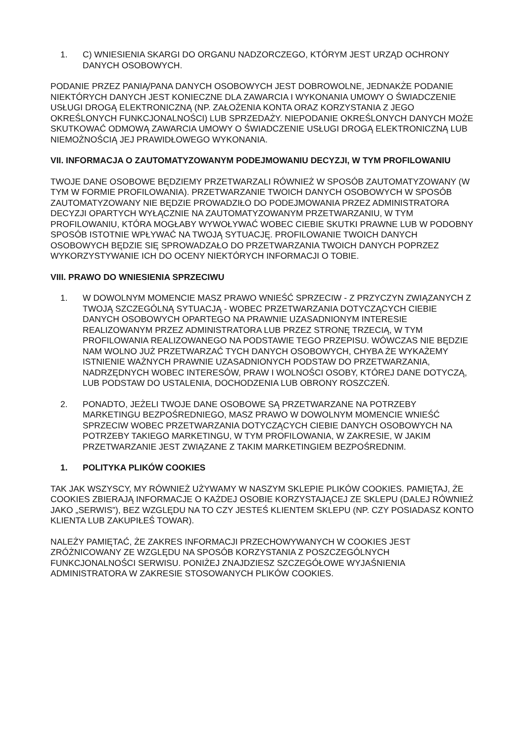1. C) WNIESIENIA SKARGI DO ORGANU NADZORCZEGO, KTÓRYM JEST URZĄD OCHRONY DANYCH OSOBOWYCH.
PODANIE PRZEZ PANIĄ/PANA DANYCH OSOBOWYCH JEST DOBROWOLNE, JEDNAKŻE PODANIE NIEKTÓRYCH DANYCH JEST KONIECZNE DLA ZAWARCIA I WYKONANIA UMOWY O ŚWIADCZENIE USŁUGI DROGĄ ELEKTRONICZNĄ (NP. ZAŁOŻENIA KONTA ORAZ KORZYSTANIA Z JEGO OKREŚLONYCH FUNKCJONALNOŚCI) LUB SPRZEDAŻY. NIEPODANIE OKREŚLONYCH DANYCH MOŻE SKUTKOWAĆ ODMOWĄ ZAWARCIA UMOWY O ŚWIADCZENIE USŁUGI DROGĄ ELEKTRONICZNĄ LUB NIEMOŻNOŚCIĄ JEJ PRAWIDŁOWEGO WYKONANIA.
VII. INFORMACJA O ZAUTOMATYZOWANYM PODEJMOWANIU DECYZJI, W TYM PROFILOWANIU
TWOJE DANE OSOBOWE BĘDZIEMY PRZETWARZALI RÓWNIEŻ W SPOSÓB ZAUTOMATYZOWANY (W TYM W FORMIE PROFILOWANIA). PRZETWARZANIE TWOICH DANYCH OSOBOWYCH W SPOSÓB ZAUTOMATYZOWANY NIE BĘDZIE PROWADZIŁO DO PODEJMOWANIA PRZEZ ADMINISTRATORA DECYZJI OPARTYCH WYŁĄCZNIE NA ZAUTOMATYZOWANYM PRZETWARZANIU, W TYM PROFILOWANIU, KTÓRA MOGŁABY WYWOŁYWAĆ WOBEC CIEBIE SKUTKI PRAWNE LUB W PODOBNY SPOSÓB ISTOTNIE WPŁYWAĆ NA TWOJĄ SYTUACJĘ. PROFILOWANIE TWOICH DANYCH OSOBOWYCH BĘDZIE SIĘ SPROWADZAŁO DO PRZETWARZANIA TWOICH DANYCH POPRZEZ WYKORZYSTYWANIE ICH DO OCENY NIEKTÓRYCH INFORMACJI O TOBIE.
VIII. PRAWO DO WNIESIENIA SPRZECIWU
1. W DOWOLNYM MOMENCIE MASZ PRAWO WNIEŚĆ SPRZECIW - Z PRZYCZYN ZWIĄZANYCH Z TWOJĄ SZCZEGÓLNĄ SYTUACJĄ - WOBEC PRZETWARZANIA DOTYCZĄCYCH CIEBIE DANYCH OSOBOWYCH OPARTEGO NA PRAWNIE UZASADNIONYM INTERESIE REALIZOWANYM PRZEZ ADMINISTRATORA LUB PRZEZ STRONĘ TRZECIĄ, W TYM PROFILOWANIA REALIZOWANEGO NA PODSTAWIE TEGO PRZEPISU. WÓWCZAS NIE BĘDZIE NAM WOLNO JUŻ PRZETWARZAĆ TYCH DANYCH OSOBOWYCH, CHYBA ŻE WYKAŻEMY ISTNIENIE WAŻNYCH PRAWNIE UZASADNIONYCH PODSTAW DO PRZETWARZANIA, NADRZĘDNYCH WOBEC INTERESÓW, PRAW I WOLNOŚCI OSOBY, KTÓREJ DANE DOTYCZĄ, LUB PODSTAW DO USTALENIA, DOCHODZENIA LUB OBRONY ROSZCZEŃ.
2. PONADTO, JEŻELI TWOJE DANE OSOBOWE SĄ PRZETWARZANE NA POTRZEBY MARKETINGU BEZPOŚREDNIEGO, MASZ PRAWO W DOWOLNYM MOMENCIE WNIEŚĆ SPRZECIW WOBEC PRZETWARZANIA DOTYCZĄCYCH CIEBIE DANYCH OSOBOWYCH NA POTRZEBY TAKIEGO MARKETINGU, W TYM PROFILOWANIA, W ZAKRESIE, W JAKIM PRZETWARZANIE JEST ZWIĄZANE Z TAKIM MARKETINGIEM BEZPOŚREDNIM.
1. POLITYKA PLIKÓW COOKIES
TAK JAK WSZYSCY, MY RÓWNIEŻ UŻYWAMY W NASZYM SKLEPIE PLIKÓW COOKIES. PAMIĘTAJ, ŻE COOKIES ZBIERAJĄ INFORMACJE O KAŻDEJ OSOBIE KORZYSTAJĄCEJ ZE SKLEPU (DALEJ RÓWNIEŻ JAKO „SERWIS”), BEZ WZGLĘDU NA TO CZY JESTEŚ KLIENTEM SKLEPU (NP. CZY POSIADASZ KONTO KLIENTA LUB ZAKUPIŁEŚ TOWAR).
NALEŻY PAMIĘTAĆ, ŻE ZAKRES INFORMACJI PRZECHOWYWANYCH W COOKIES JEST ZRÓŻNICOWANY ZE WZGLĘDU NA SPOSÓB KORZYSTANIA Z POSZCZEGÓLNYCH FUNKCJONALNOŚCI SERWISU. PONIŻEJ ZNAJDZIESZ SZCZEGÓŁOWE WYJAŚNIENIA ADMINISTRATORA W ZAKRESIE STOSOWANYCH PLIKÓW COOKIES.